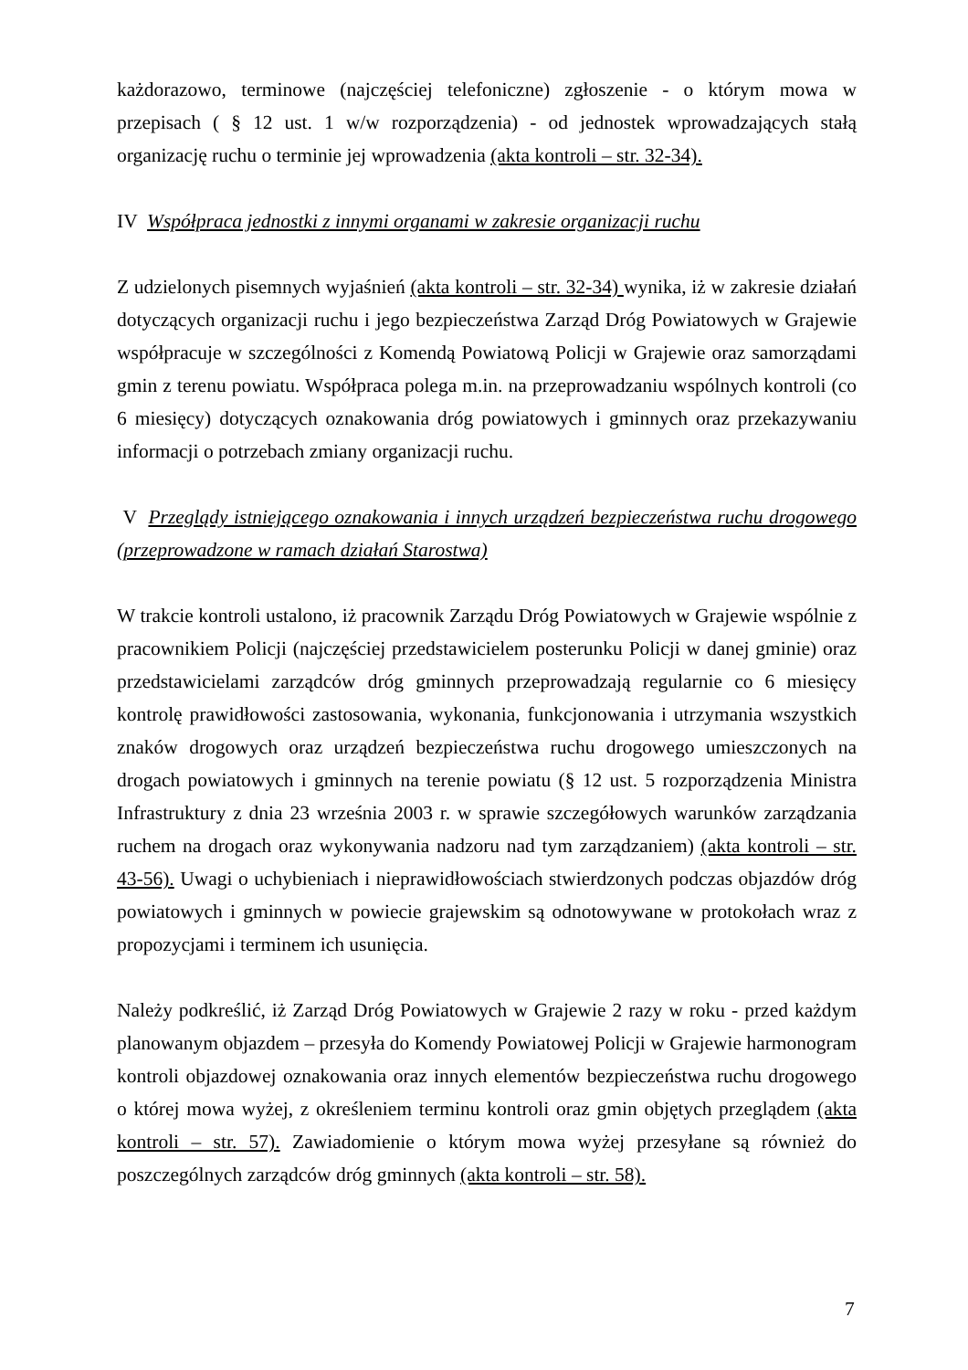każdorazowo, terminowe (najczęściej telefoniczne) zgłoszenie - o którym mowa w przepisach ( § 12 ust. 1 w/w rozporządzenia) - od jednostek wprowadzających stałą organizację ruchu o terminie jej wprowadzenia (akta kontroli – str. 32-34).
IV Współpraca jednostki z innymi organami w zakresie organizacji ruchu
Z udzielonych pisemnych wyjaśnień (akta kontroli – str. 32-34) wynika, iż w zakresie działań dotyczących organizacji ruchu i jego bezpieczeństwa Zarząd Dróg Powiatowych w Grajewie współpracuje w szczególności z Komendą Powiatową Policji w Grajewie oraz samorządami gmin z terenu powiatu. Współpraca polega m.in. na przeprowadzaniu wspólnych kontroli (co 6 miesięcy) dotyczących oznakowania dróg powiatowych i gminnych oraz przekazywaniu informacji o potrzebach zmiany organizacji ruchu.
V Przeglądy istniejącego oznakowania i innych urządzeń bezpieczeństwa ruchu drogowego (przeprowadzone w ramach działań Starostwa)
W trakcie kontroli ustalono, iż pracownik Zarządu Dróg Powiatowych w Grajewie wspólnie z pracownikiem Policji (najczęściej przedstawicielem posterunku Policji w danej gminie) oraz przedstawicielami zarządców dróg gminnych przeprowadzają regularnie co 6 miesięcy kontrolę prawidłowości zastosowania, wykonania, funkcjonowania i utrzymania wszystkich znaków drogowych oraz urządzeń bezpieczeństwa ruchu drogowego umieszczonych na drogach powiatowych i gminnych na terenie powiatu (§ 12 ust. 5 rozporządzenia Ministra Infrastruktury z dnia 23 września 2003 r. w sprawie szczegółowych warunków zarządzania ruchem na drogach oraz wykonywania nadzoru nad tym zarządzaniem) (akta kontroli – str. 43-56). Uwagi o uchybieniach i nieprawidłowościach stwierdzonych podczas objazdów dróg powiatowych i gminnych w powiecie grajewskim są odnotowywane w protokołach wraz z propozycjami i terminem ich usunięcia.
Należy podkreślić, iż Zarząd Dróg Powiatowych w Grajewie 2 razy w roku - przed każdym planowanym objazdem – przesyła do Komendy Powiatowej Policji w Grajewie harmonogram kontroli objazdowej oznakowania oraz innych elementów bezpieczeństwa ruchu drogowego o której mowa wyżej, z określeniem terminu kontroli oraz gmin objętych przeglądem (akta kontroli – str. 57). Zawiadomienie o którym mowa wyżej przesyłane są również do poszczególnych zarządców dróg gminnych (akta kontroli – str. 58).
7